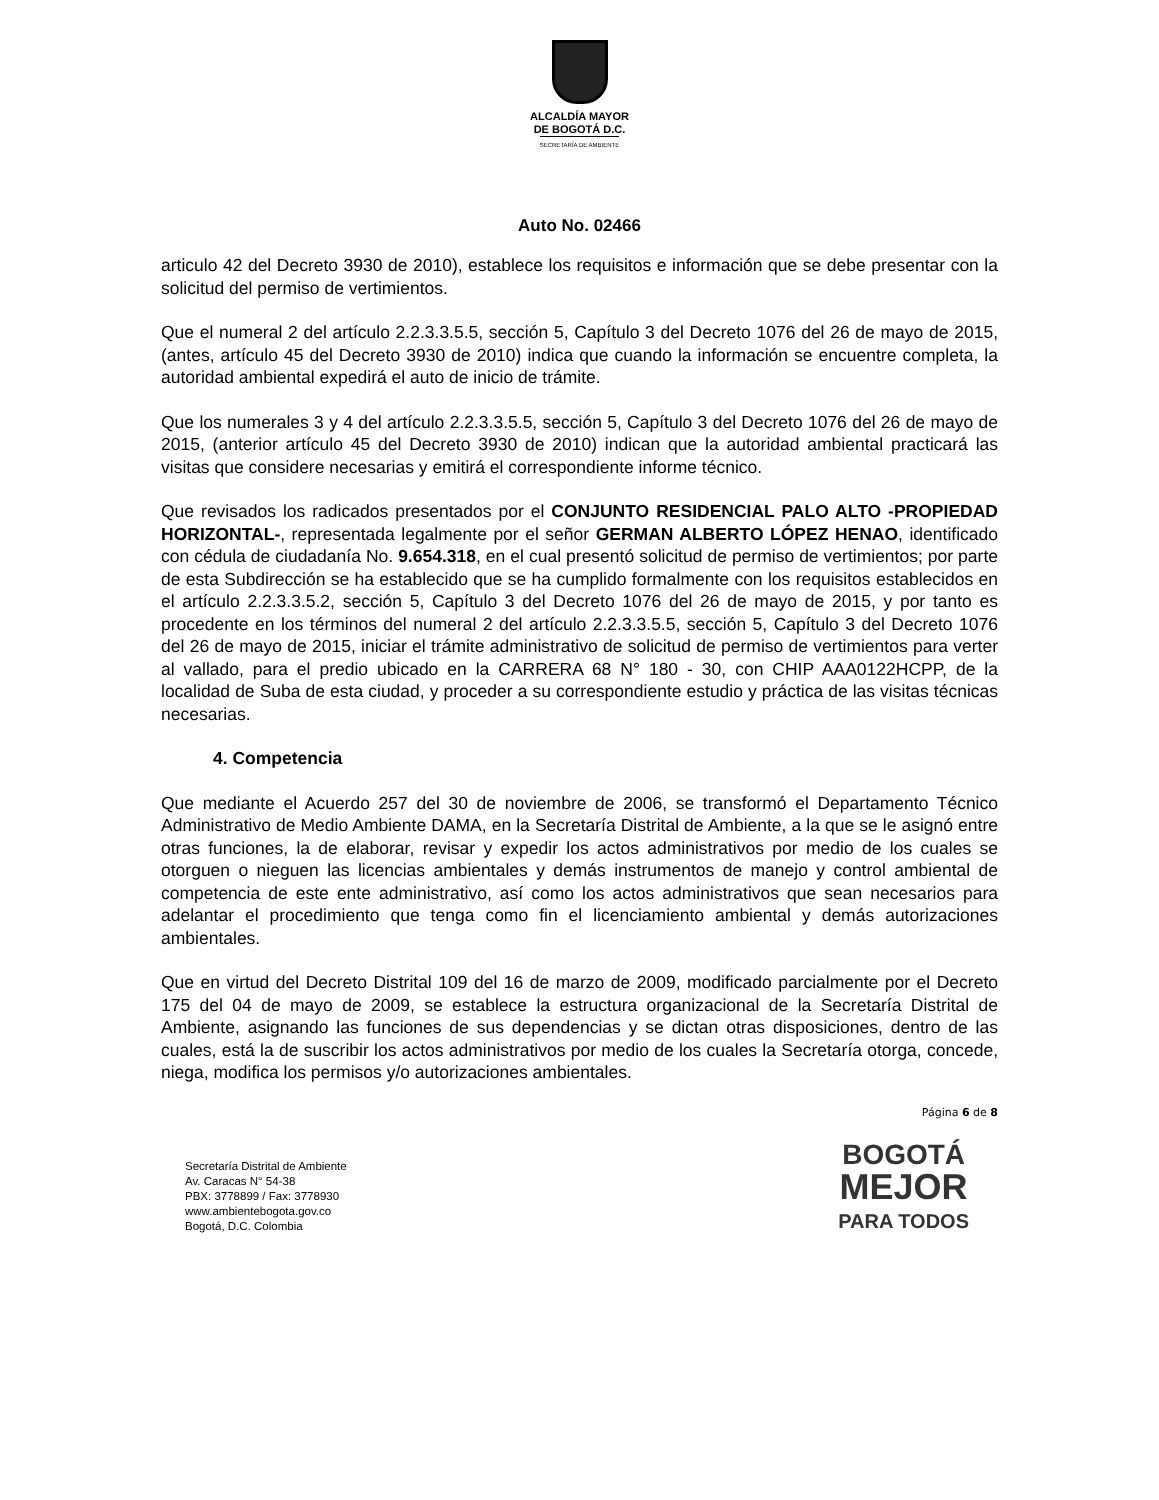ALCALDÍA MAYOR
DE BOGOTÁ D.C.
SECRETARÍA DE AMBIENTE
Auto No. 02466
articulo 42 del Decreto 3930 de 2010), establece los requisitos e información que se debe presentar con la solicitud del permiso de vertimientos.
Que el numeral 2 del artículo 2.2.3.3.5.5, sección 5, Capítulo 3 del Decreto 1076 del 26 de mayo de 2015, (antes, artículo 45 del Decreto 3930 de 2010) indica que cuando la información se encuentre completa, la autoridad ambiental expedirá el auto de inicio de trámite.
Que los numerales 3 y 4 del artículo 2.2.3.3.5.5, sección 5, Capítulo 3 del Decreto 1076 del 26 de mayo de 2015, (anterior artículo 45 del Decreto 3930 de 2010) indican que la autoridad ambiental practicará las visitas que considere necesarias y emitirá el correspondiente informe técnico.
Que revisados los radicados presentados por el CONJUNTO RESIDENCIAL PALO ALTO -PROPIEDAD HORIZONTAL-, representada legalmente por el señor GERMAN ALBERTO LÓPEZ HENAO, identificado con cédula de ciudadanía No. 9.654.318, en el cual presentó solicitud de permiso de vertimientos; por parte de esta Subdirección se ha establecido que se ha cumplido formalmente con los requisitos establecidos en el artículo 2.2.3.3.5.2, sección 5, Capítulo 3 del Decreto 1076 del 26 de mayo de 2015, y por tanto es procedente en los términos del numeral 2 del artículo 2.2.3.3.5.5, sección 5, Capítulo 3 del Decreto 1076 del 26 de mayo de 2015, iniciar el trámite administrativo de solicitud de permiso de vertimientos para verter al vallado, para el predio ubicado en la CARRERA 68 N° 180 - 30, con CHIP AAA0122HCPP, de la localidad de Suba de esta ciudad, y proceder a su correspondiente estudio y práctica de las visitas técnicas necesarias.
4. Competencia
Que mediante el Acuerdo 257 del 30 de noviembre de 2006, se transformó el Departamento Técnico Administrativo de Medio Ambiente DAMA, en la Secretaría Distrital de Ambiente, a la que se le asignó entre otras funciones, la de elaborar, revisar y expedir los actos administrativos por medio de los cuales se otorguen o nieguen las licencias ambientales y demás instrumentos de manejo y control ambiental de competencia de este ente administrativo, así como los actos administrativos que sean necesarios para adelantar el procedimiento que tenga como fin el licenciamiento ambiental y demás autorizaciones ambientales.
Que en virtud del Decreto Distrital 109 del 16 de marzo de 2009, modificado parcialmente por el Decreto 175 del 04 de mayo de 2009, se establece la estructura organizacional de la Secretaría Distrital de Ambiente, asignando las funciones de sus dependencias y se dictan otras disposiciones, dentro de las cuales, está la de suscribir los actos administrativos por medio de los cuales la Secretaría otorga, concede, niega, modifica los permisos y/o autorizaciones ambientales.
Página 6 de 8
Secretaría Distrital de Ambiente
Av. Caracas N° 54-38
PBX: 3778899 / Fax: 3778930
www.ambientebogota.gov.co
Bogotá, D.C. Colombia
BOGOTÁ
MEJOR
PARA TODOS